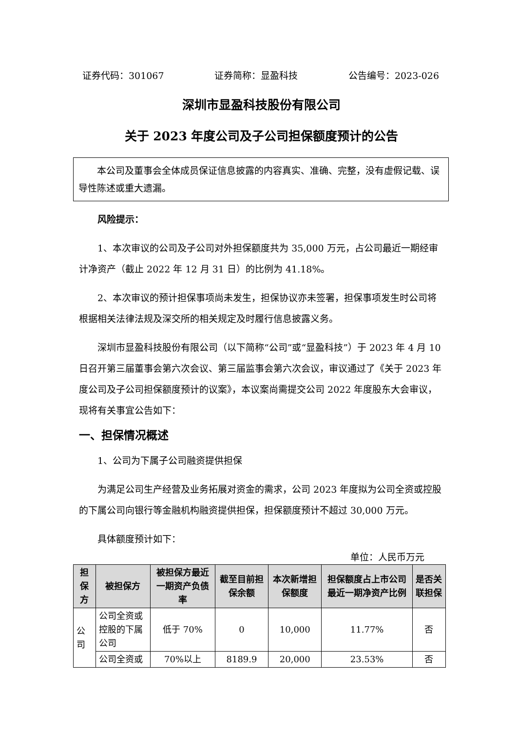证券代码：301067 证券简称：显盈科技 公告编号：2023-026
深圳市显盈科技股份有限公司
关于 2023 年度公司及子公司担保额度预计的公告
本公司及董事会全体成员保证信息披露的内容真实、准确、完整，没有虚假记载、误导性陈述或重大遗漏。
风险提示：
1、本次审议的公司及子公司对外担保额度共为 35,000 万元，占公司最近一期经审计净资产（截止 2022 年 12 月 31 日）的比例为 41.18%。
2、本次审议的预计担保事项尚未发生，担保协议亦未签署，担保事项发生时公司将根据相关法律法规及深交所的相关规定及时履行信息披露义务。
深圳市显盈科技股份有限公司（以下简称“公司”或“显盈科技”）于 2023 年 4 月 10 日召开第三届董事会第六次会议、第三届监事会第六次会议，审议通过了《关于 2023 年度公司及子公司担保额度预计的议案》，本议案尚需提交公司 2022 年度股东大会审议，现将有关事宜公告如下：
一、担保情况概述
1、公司为下属子公司融资提供担保
为满足公司生产经营及业务拓展对资金的需求，公司 2023 年度拟为公司全资或控股的下属公司向银行等金融机构融资提供担保，担保额度预计不超过 30,000 万元。
具体额度预计如下：
单位：人民币万元
| 担保方 | 被担保方 | 被担保方最近一期资产负债率 | 截至目前担保余额 | 本次新增担保额度 | 担保额度占上市公司最近一期净资产比例 | 是否关联担保 |
| --- | --- | --- | --- | --- | --- | --- |
| 公司 | 公司全资或控股的下属公司 | 低于 70% | 0 | 10,000 | 11.77% | 否 |
| | 公司全资或 | 70%以上 | 8189.9 | 20,000 | 23.53% | 否 |